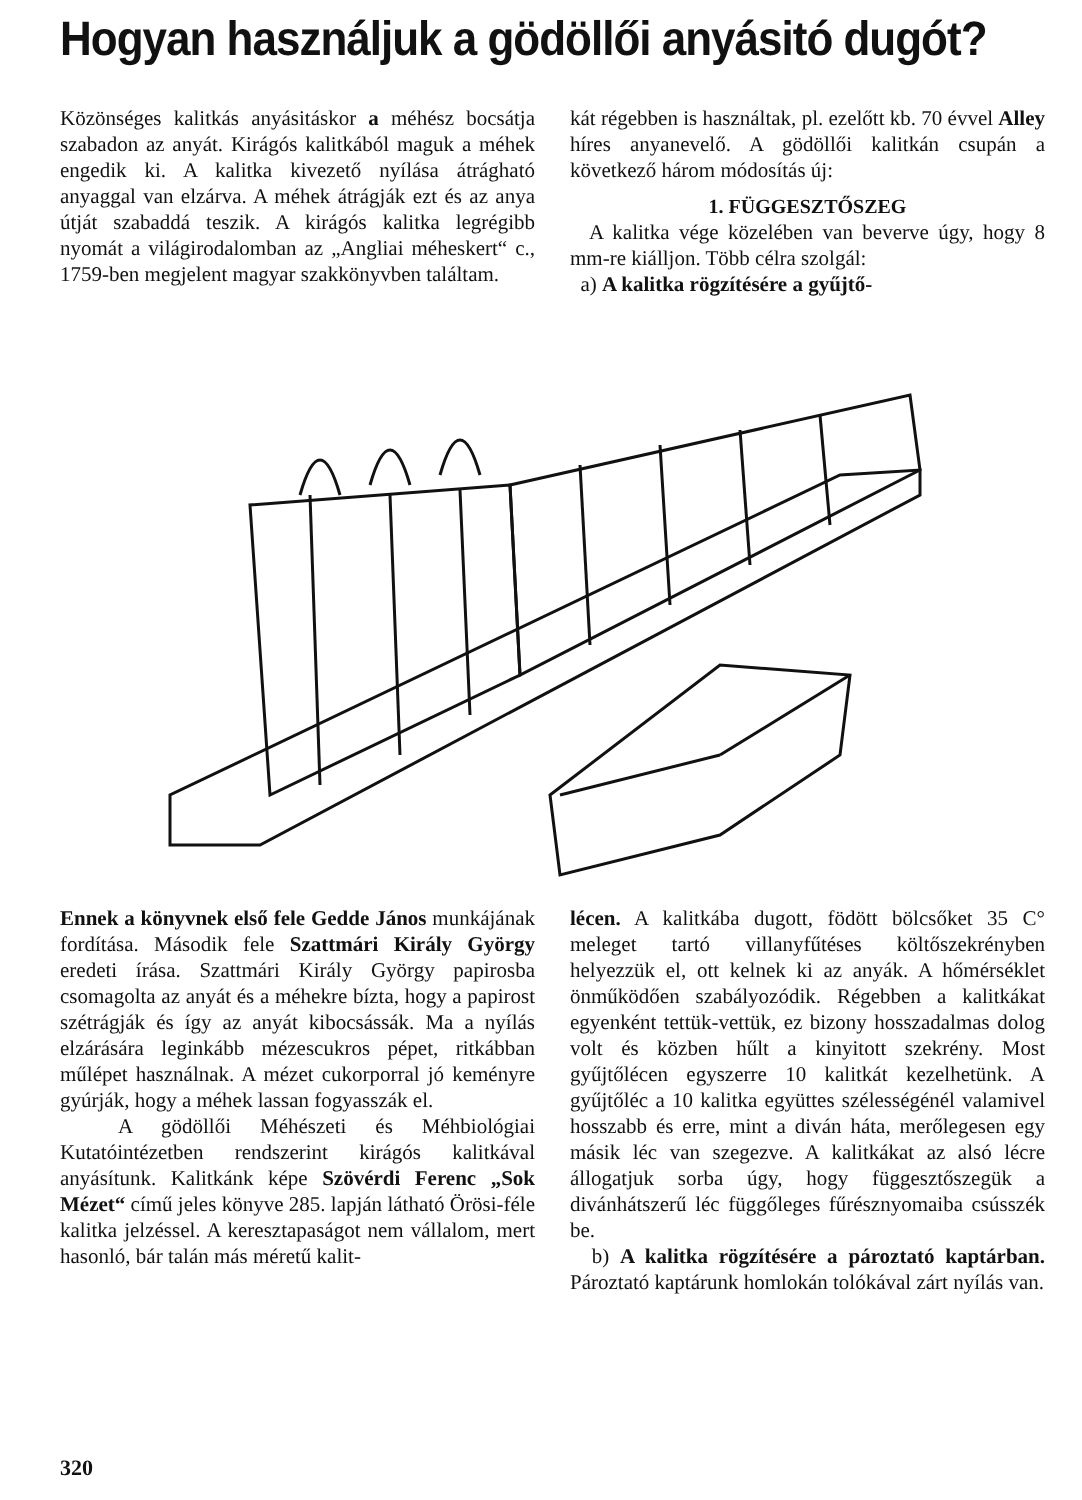Hogyan használjuk a gödöllői anyásitó dugót?
Közönséges kalitkás anyásitáskor a méhész bocsátja szabadon az anyát. Kirágós kalitkából maguk a méhek engedik ki. A kalitka kivezető nyílása átrágható anyaggal van elzárva. A méhek átrágják ezt és az anya útját szabaddá teszik. A kirágós kalitka legrégibb nyomát a világirodalomban az „Angliai méheskert“ c., 1759-ben megjelent magyar szakkönyvben találtam.
kát régebben is használtak, pl. ezelőtt kb. 70 évvel Alley híres anyanevelő. A gödöllői kalitkán csupán a következő három módosítás új:
1. FÜGGESZTŐSZEG
A kalitka vége közelében van beverve úgy, hogy 8 mm-re kiálljon. Több célra szolgál:
a) A kalitka rögzítésére a gyűjtő-
Ennek a könyvnek első fele Gedde János munkájának fordítása. Második fele Szattmári Király György eredeti írása. Szattmári Király György papirosba csomagolta az anyát és a méhekre bízta, hogy a papirost szétrágják és így az anyát kibocsássák. Ma a nyílás elzárására leginkább mézescukros pépet, ritkábban műlépet használnak. A mézet cukorporral jó keményre gyúrják, hogy a méhek lassan fogyasszák el.
A gödöllői Méhészeti és Méhbiológiai Kutatóintézetben rendszerint kirágós kalitkával anyásítunk. Kalitkánk képe Szövérdi Ferenc „Sok Mézet“ című jeles könyve 285. lapján látható Örösi-féle kalitka jelzéssel. A keresztapaságot nem vállalom, mert hasonló, bár talán más méretű kalit-
lécen. A kalitkába dugott, födött bölcsőket 35 C° meleget tartó villanyfűtéses költőszekrényben helyezzük el, ott kelnek ki az anyák. A hőmérséklet önműködően szabályozódik. Régebben a kalitkákat egyenként tettük-vettük, ez bizony hosszadalmas dolog volt és közben hűlt a kinyitott szekrény. Most gyűjtőlécen egyszerre 10 kalitkát kezelhetünk. A gyűjtőléc a 10 kalitka együttes szélességénél valamivel hosszabb és erre, mint a diván háta, merőlegesen egy másik léc van szegezve. A kalitkákat az alsó lécre állogatjuk sorba úgy, hogy függesztőszegük a divánhátszerű léc függőleges fűrésznyomaiba csússzék be.
b) A kalitka rögzítésére a pároztató kaptárban. Pároztató kaptárunk homlokán tolókával zárt nyílás van.
320